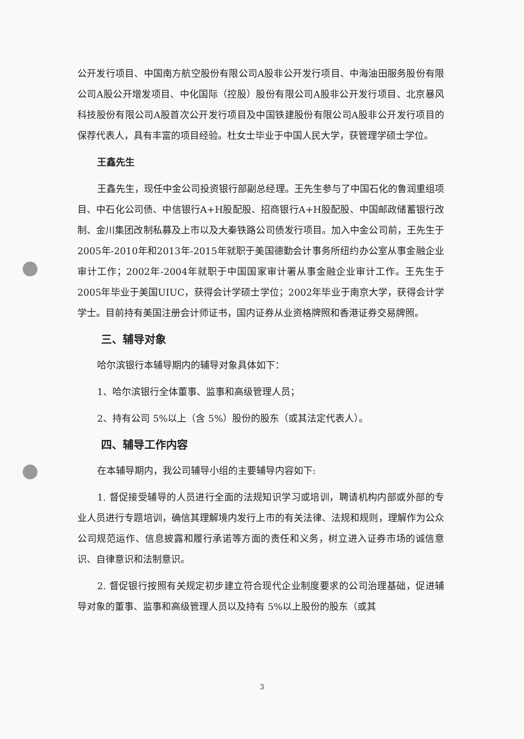公开发行项目、中国南方航空股份有限公司A股非公开发行项目、中海油田服务股份有限公司A股公开增发项目、中化国际（控股）股份有限公司A股非公开发行项目、北京暴风科技股份有限公司A股首次公开发行项目及中国铁建股份有限公司A股非公开发行项目的保荐代表人，具有丰富的项目经验。杜女士毕业于中国人民大学，获管理学硕士学位。
王鑫先生
王鑫先生，现任中金公司投资银行部副总经理。王先生参与了中国石化的鲁润重组项目、中石化公司债、中信银行A+H股配股、招商银行A+H股配股、中国邮政储蓄银行改制、金川集团改制私募及上市以及大秦铁路公司债发行项目。加入中金公司前，王先生于2005年-2010年和2013年-2015年就职于美国德勤会计事务所纽约办公室从事金融企业审计工作；2002年-2004年就职于中国国家审计署从事金融企业审计工作。王先生于2005年毕业于美国UIUC，获得会计学硕士学位；2002年毕业于南京大学，获得会计学学士。目前持有美国注册会计师证书，国内证券从业资格牌照和香港证券交易牌照。
三、辅导对象
哈尔滨银行本辅导期内的辅导对象具体如下：
1、哈尔滨银行全体董事、监事和高级管理人员；
2、持有公司 5%以上（含 5%）股份的股东（或其法定代表人）。
四、辅导工作内容
在本辅导期内，我公司辅导小组的主要辅导内容如下:
1. 督促接受辅导的人员进行全面的法规知识学习或培训，聘请机构内部或外部的专业人员进行专题培训，确信其理解境内发行上市的有关法律、法规和规则，理解作为公众公司规范运作、信息披露和履行承诺等方面的责任和义务，树立进入证券市场的诚信意识、自律意识和法制意识。
2. 督促银行按照有关规定初步建立符合现代企业制度要求的公司治理基础，促进辅导对象的董事、监事和高级管理人员以及持有 5%以上股份的股东（或其
3